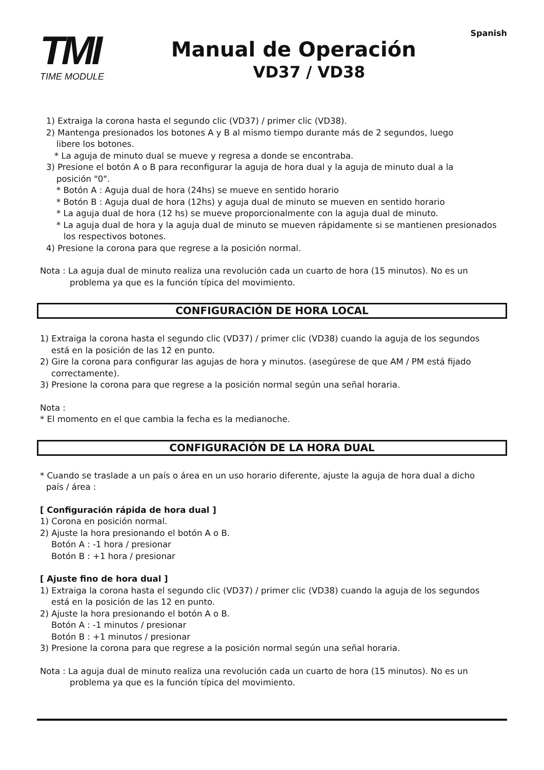TMI
TIME MODULE
Manual de Operación
VD37 / VD38
Spanish
1) Extraiga la corona hasta el segundo clic (VD37) / primer clic (VD38).
2) Mantenga presionados los botones A y B al mismo tiempo durante más de 2 segundos, luego
libere los botones.
* La aguja de minuto dual se mueve y regresa a donde se encontraba.
3) Presione el botón A o B para reconfigurar la aguja de hora dual y la aguja de minuto dual a la
posición "0".
* Botón A : Aguja dual de hora (24hs) se mueve en sentido horario
* Botón B : Aguja dual de hora (12hs) y aguja dual de minuto se mueven en sentido horario
* La aguja dual de hora (12 hs) se mueve proporcionalmente con la aguja dual de minuto.
* La aguja dual de hora y la aguja dual de minuto se mueven rápidamente si se mantienen presionados
los respectivos botones.
4) Presione la corona para que regrese a la posición normal.
Nota : La aguja dual de minuto realiza una revolución cada un cuarto de hora (15 minutos). No es un
problema ya que es la función típica del movimiento.
CONFIGURACIÓN DE HORA LOCAL
1) Extraiga la corona hasta el segundo clic (VD37) / primer clic (VD38) cuando la aguja de los segundos
está en la posición de las 12 en punto.
2) Gire la corona para configurar las agujas de hora y minutos. (asegúrese de que AM / PM está fijado
correctamente).
3) Presione la corona para que regrese a la posición normal según una señal horaria.
Nota :
* El momento en el que cambia la fecha es la medianoche.
CONFIGURACIÓN DE LA HORA DUAL
* Cuando se traslade a un país o área en un uso horario diferente, ajuste la aguja de hora dual a dicho
país / área :
[ Configuración rápida de hora dual ]
1) Corona en posición normal.
2) Ajuste la hora presionando el botón A o B.
Botón A : -1 hora / presionar
Botón B : +1 hora / presionar
[ Ajuste fino de hora dual ]
1) Extraiga la corona hasta el segundo clic (VD37) / primer clic (VD38) cuando la aguja de los segundos
está en la posición de las 12 en punto.
2) Ajuste la hora presionando el botón A o B.
Botón A : -1 minutos / presionar
Botón B : +1 minutos / presionar
3) Presione la corona para que regrese a la posición normal según una señal horaria.
Nota : La aguja dual de minuto realiza una revolución cada un cuarto de hora (15 minutos). No es un
problema ya que es la función típica del movimiento.